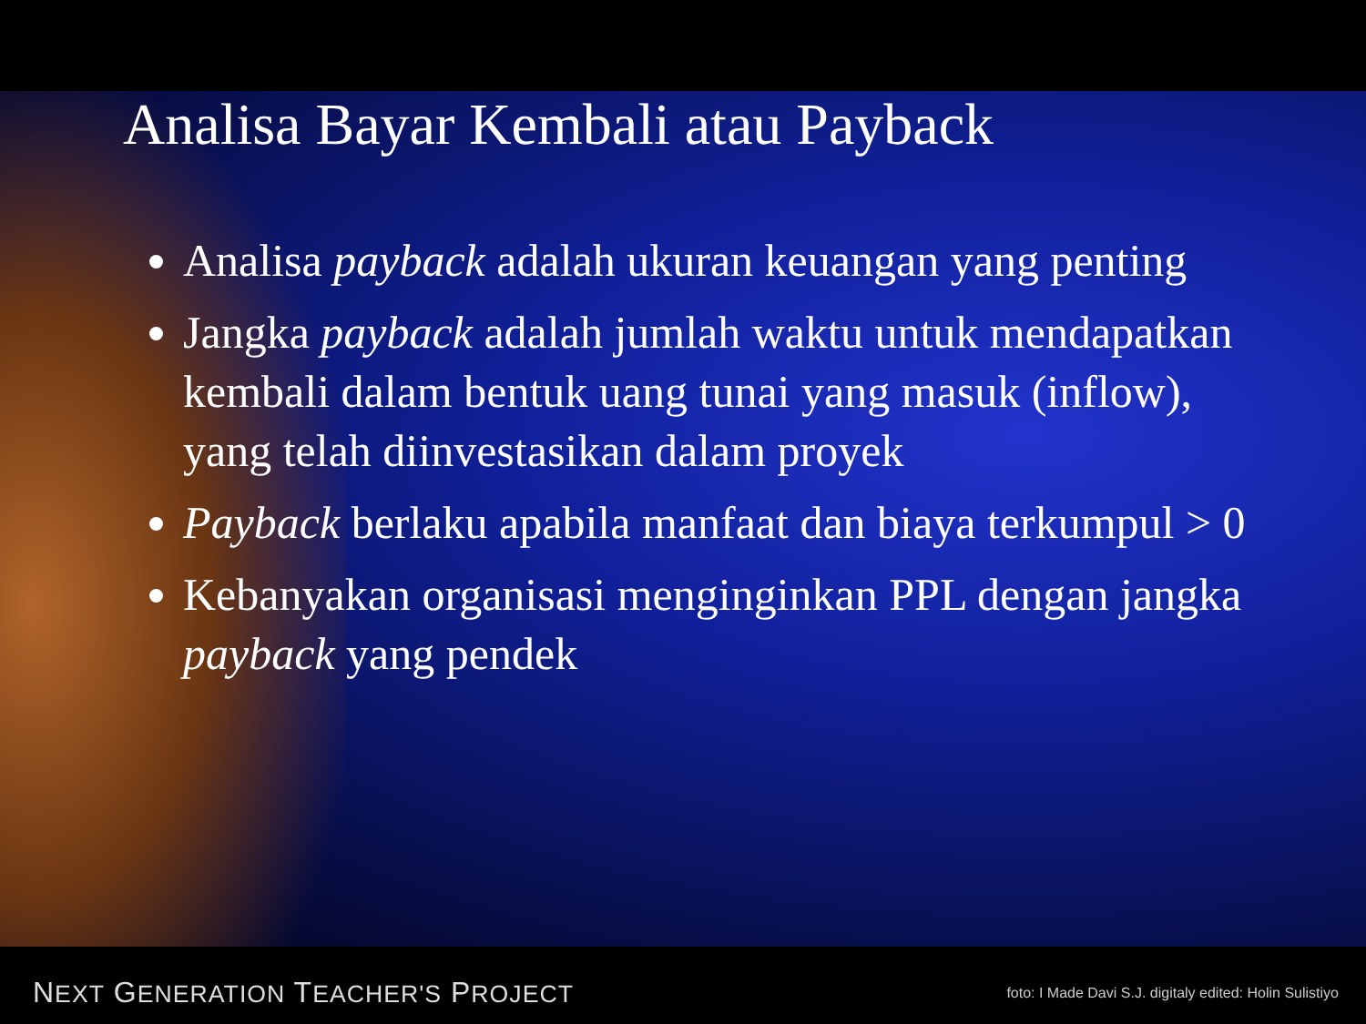Analisa Bayar Kembali atau Payback
Analisa payback adalah ukuran keuangan yang penting
Jangka payback adalah jumlah waktu untuk mendapatkan kembali dalam bentuk uang tunai yang masuk (inflow), yang telah diinvestasikan dalam proyek
Payback berlaku apabila manfaat dan biaya terkumpul > 0
Kebanyakan organisasi menginginkan PPL dengan jangka payback yang pendek
NEXT GENERATION TEACHER'S PROJECT foto: I Made Davi S.J. digitaly edited: Holin Sulistiyo